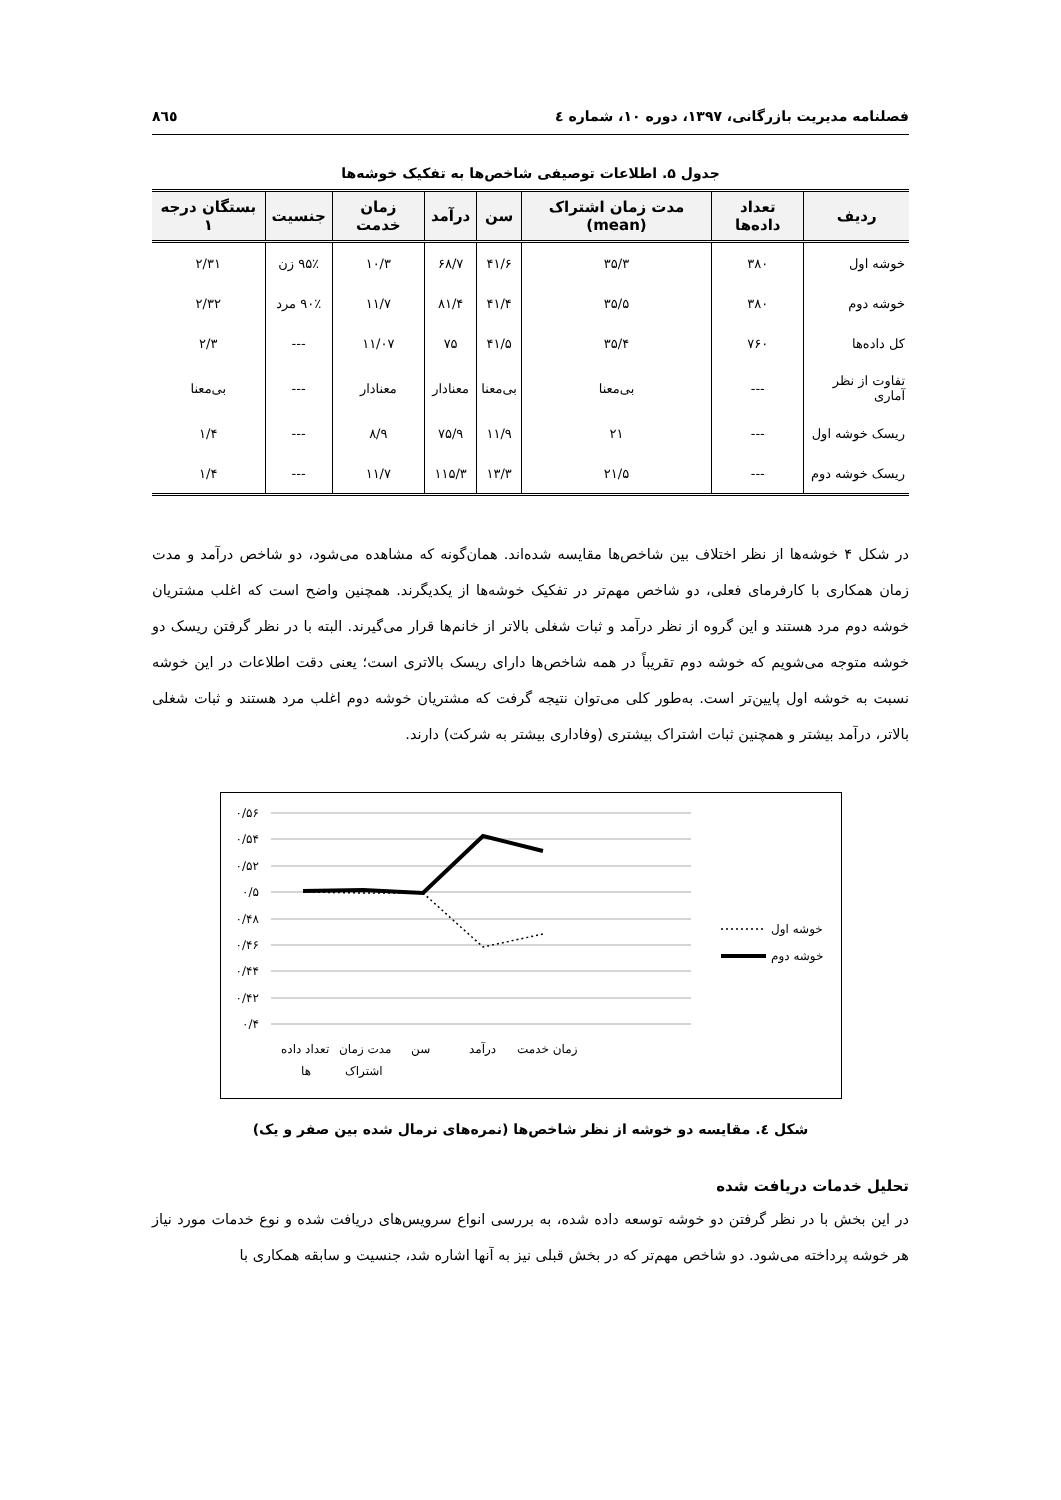فصلنامه مدیریت بازرگانی، ۱۳۹۷، دوره ۱۰، شماره ٤ ۸٦٥
جدول ۵. اطلاعات توصیفی شاخص‌ها به تفکیک خوشه‌ها
| ردیف | تعداد داده‌ها | مدت زمان اشتراک (mean) | سن | درآمد | زمان خدمت | جنسیت | بستگان درجه ۱ |
| --- | --- | --- | --- | --- | --- | --- | --- |
| خوشه اول | ۳۸۰ | ۳۵/۳ | ۴۱/۶ | ۶۸/۷ | ۱۰/۳ | ۹۵٪ زن | ۲/۳۱ |
| خوشه دوم | ۳۸۰ | ۳۵/۵ | ۴۱/۴ | ۸۱/۴ | ۱۱/۷ | ۹۰٪ مرد | ۲/۳۲ |
| کل داده‌ها | ۷۶۰ | ۳۵/۴ | ۴۱/۵ | ۷۵ | ۱۱/۰۷ | --- | ۲/۳ |
| تفاوت از نظر آماری | --- | بی‌معنا | بی‌معنا | معنادار | معنادار | --- | بی‌معنا |
| ریسک خوشه اول | --- | ۲۱ | ۱۱/۹ | ۷۵/۹ | ۸/۹ | --- | ۱/۴ |
| ریسک خوشه دوم | --- | ۲۱/۵ | ۱۳/۳ | ۱۱۵/۳ | ۱۱/۷ | --- | ۱/۴ |
در شکل ۴ خوشه‌ها از نظر اختلاف بین شاخص‌ها مقایسه شده‌اند. همان‌گونه که مشاهده می‌شود، دو شاخص درآمد و مدت زمان همکاری با کارفرمای فعلی، دو شاخص مهم‌تر در تفکیک خوشه‌ها از یکدیگرند. همچنین واضح است که اغلب مشتریان خوشه دوم مرد هستند و این گروه از نظر درآمد و ثبات شغلی بالاتر از خانم‌ها قرار می‌گیرند. البته با در نظر گرفتن ریسک دو خوشه متوجه می‌شویم که خوشه دوم تقریباً در همه شاخص‌ها دارای ریسک بالاتری است؛ یعنی دقت اطلاعات در این خوشه نسبت به خوشه اول پایین‌تر است. به‌طور کلی می‌توان نتیجه گرفت که مشتریان خوشه دوم اغلب مرد هستند و ثبات شغلی بالاتر، درآمد بیشتر و همچنین ثبات اشتراک بیشتری (وفاداری بیشتر به شرکت) دارند.
۰/۵۶
۰/۵۴
۰/۵۲
۰/۵
۰/۴۸
۰/۴۶
۰/۴۴
۰/۴۲
۰/۴
تعداد داده
ها
مدت زمان
اشتراک
سن
درآمد
زمان خدمت
خوشه اول
خوشه دوم
شکل ٤. مقایسه دو خوشه از نظر شاخص‌ها (نمره‌های نرمال شده بین صفر و یک)
تحلیل خدمات دریافت شده
در این بخش با در نظر گرفتن دو خوشه توسعه داده شده، به بررسی انواع سرویس‌های دریافت شده و نوع خدمات مورد نیاز هر خوشه پرداخته می‌شود. دو شاخص مهم‌تر که در بخش قبلی نیز به آنها اشاره شد، جنسیت و سابقه همکاری با